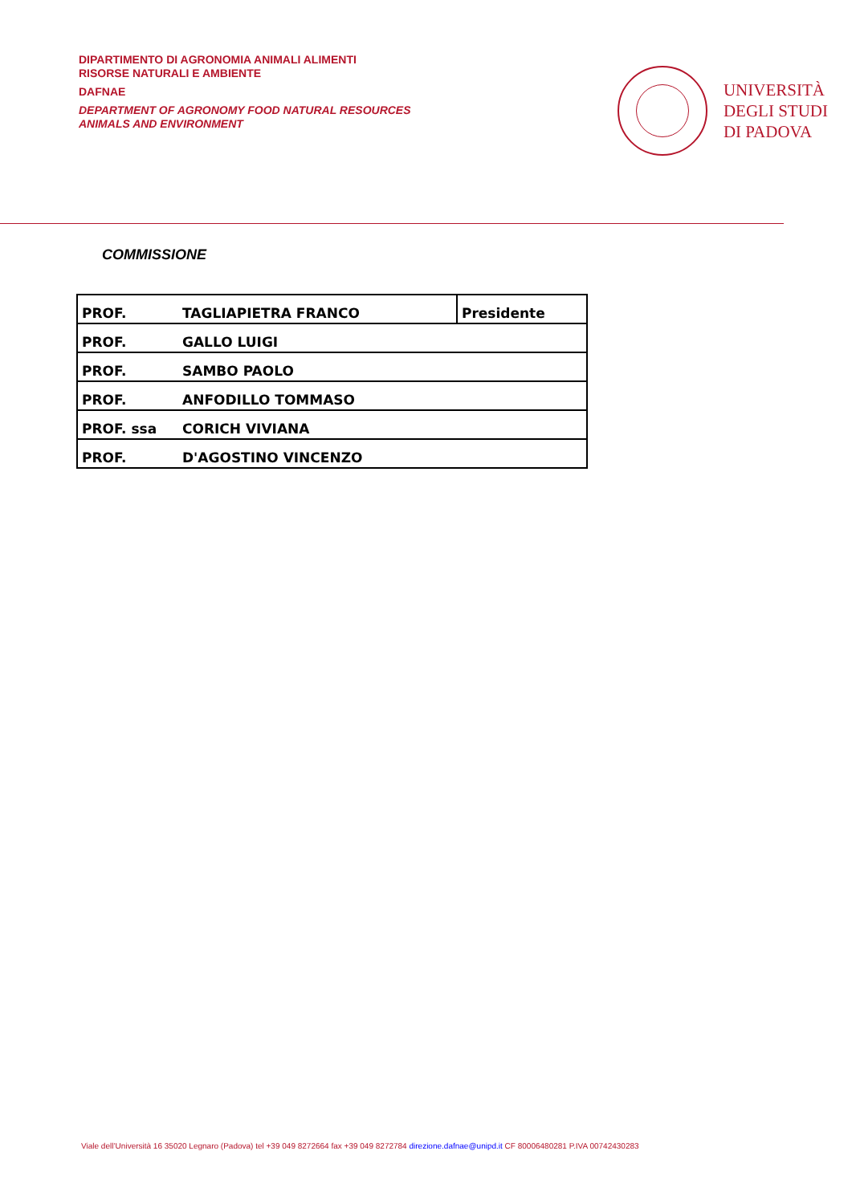DIPARTIMENTO DI AGRONOMIA ANIMALI ALIMENTI
RISORSE NATURALI E AMBIENTE
DAFNAE
DEPARTMENT OF AGRONOMY FOOD NATURAL RESOURCES
ANIMALS AND ENVIRONMENT
UNIVERSITÀ
DEGLI STUDI
DI PADOVA
COMMISSIONE
| PROF. | TAGLIAPIETRA FRANCO | Presidente |
| PROF. | GALLO LUIGI | |
| PROF. | SAMBO PAOLO | |
| PROF. | ANFODILLO TOMMASO | |
| PROF. ssa | CORICH VIVIANA | |
| PROF. | D'AGOSTINO VINCENZO | |
Viale dell’Università 16 35020 Legnaro (Padova) tel +39 049 8272664 fax +39 049 8272784 direzione.dafnae@unipd.it CF 80006480281 P.IVA 00742430283